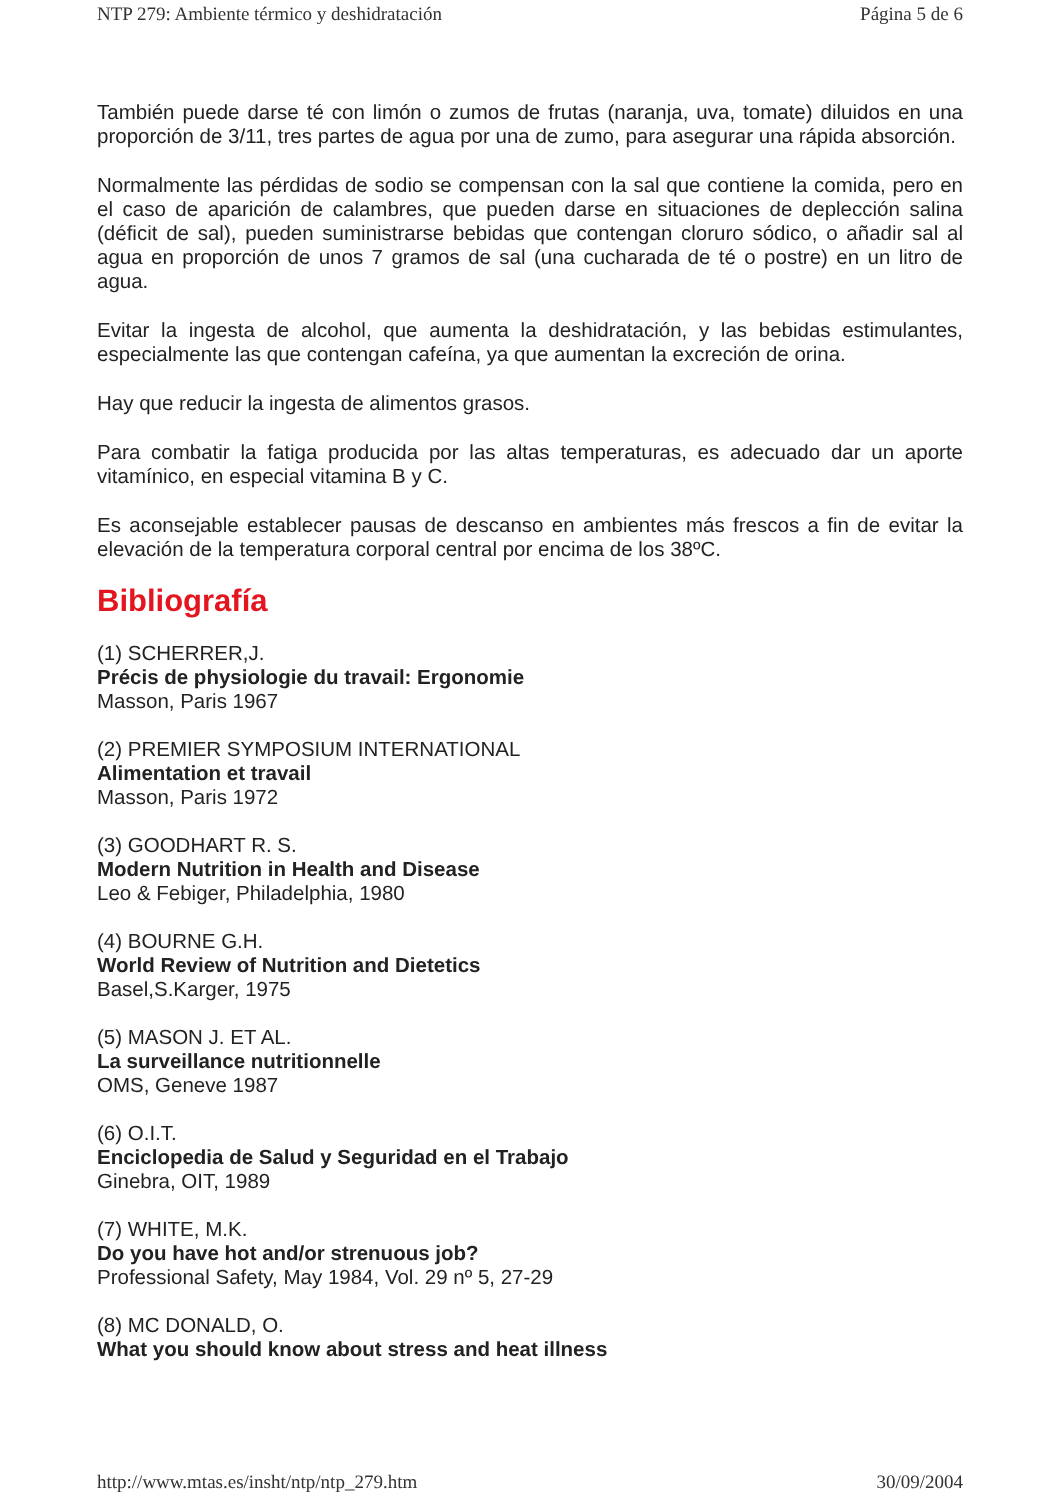NTP 279: Ambiente térmico y deshidratación Página 5 de 6
También puede darse té con limón o zumos de frutas (naranja, uva, tomate) diluidos en una proporción de 3/11, tres partes de agua por una de zumo, para asegurar una rápida absorción.
Normalmente las pérdidas de sodio se compensan con la sal que contiene la comida, pero en el caso de aparición de calambres, que pueden darse en situaciones de deplección salina (déficit de sal), pueden suministrarse bebidas que contengan cloruro sódico, o añadir sal al agua en proporción de unos 7 gramos de sal (una cucharada de té o postre) en un litro de agua.
Evitar la ingesta de alcohol, que aumenta la deshidratación, y las bebidas estimulantes, especialmente las que contengan cafeína, ya que aumentan la excreción de orina.
Hay que reducir la ingesta de alimentos grasos.
Para combatir la fatiga producida por las altas temperaturas, es adecuado dar un aporte vitamínico, en especial vitamina B y C.
Es aconsejable establecer pausas de descanso en ambientes más frescos a fin de evitar la elevación de la temperatura corporal central por encima de los 38ºC.
Bibliografía
(1) SCHERRER,J.
Précis de physiologie du travail: Ergonomie
Masson, Paris 1967
(2) PREMIER SYMPOSIUM INTERNATIONAL
Alimentation et travail
Masson, Paris 1972
(3) GOODHART R. S.
Modern Nutrition in Health and Disease
Leo & Febiger, Philadelphia, 1980
(4) BOURNE G.H.
World Review of Nutrition and Dietetics
Basel,S.Karger, 1975
(5) MASON J. ET AL.
La surveillance nutritionnelle
OMS, Geneve 1987
(6) O.I.T.
Enciclopedia de Salud y Seguridad en el Trabajo
Ginebra, OIT, 1989
(7) WHITE, M.K.
Do you have hot and/or strenuous job?
Professional Safety, May 1984, Vol. 29 nº 5, 27-29
(8) MC DONALD, O.
What you should know about stress and heat illness
http://www.mtas.es/insht/ntp/ntp_279.htm 30/09/2004